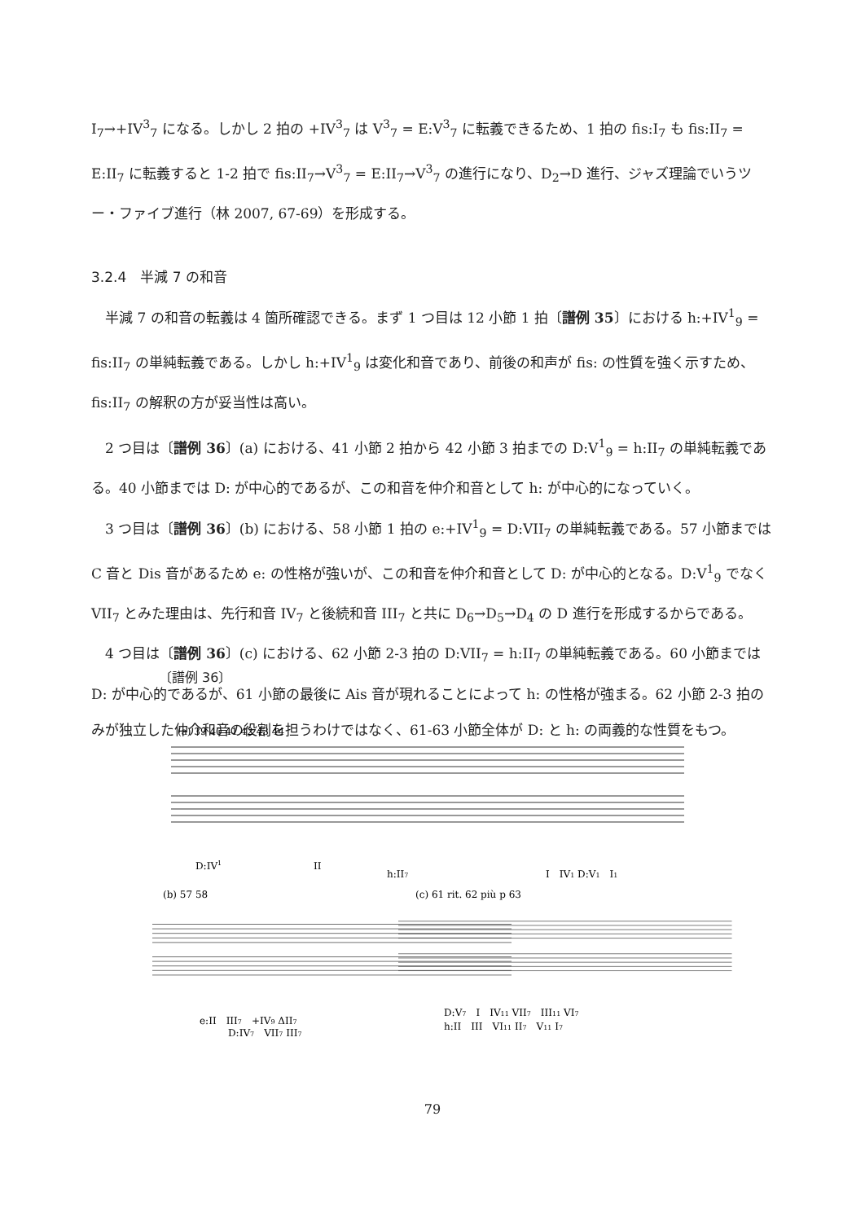I<sub>7</sub>→+IV<sup>3</sup><sub>7</sub> になる。しかし 2 拍の +IV<sup>3</sup><sub>7</sub> は V<sup>3</sup><sub>7</sub> = E:V<sup>3</sup><sub>7</sub> に転義できるため、1 拍の fis:I<sub>7</sub> も fis:II<sub>7</sub> = E:II<sub>7</sub> に転義すると 1-2 拍で fis:II<sub>7</sub>→V<sup>3</sup><sub>7</sub> = E:II<sub>7</sub>→V<sup>3</sup><sub>7</sub> の進行になり、D<sub>2</sub>→D 進行、ジャズ理論でいうツー・ファイブ進行（林 2007, 67-69）を形成する。
3.2.4　半減 7 の和音
半減 7 の和音の転義は 4 箇所確認できる。まず 1 つ目は 12 小節 1 拍〔譜例 35〕における h:+IV<sup>1</sup><sub>9</sub> = fis:II<sub>7</sub> の単純転義である。しかし h:+IV<sup>1</sup><sub>9</sub> は変化和音であり、前後の和声が fis: の性質を強く示すため、fis:II<sub>7</sub> の解釈の方が妥当性は高い。
2 つ目は〔譜例 36〕(a) における、41 小節 2 拍から 42 小節 3 拍までの D:V<sup>1</sup><sub>9</sub> = h:II<sub>7</sub> の単純転義である。40 小節までは D: が中心的であるが、この和音を仲介和音として h: が中心的になっていく。
3 つ目は〔譜例 36〕(b) における、58 小節 1 拍の e:+IV<sup>1</sup><sub>9</sub> = D:VII<sub>7</sub> の単純転義である。57 小節までは C 音と Dis 音があるため e: の性格が強いが、この和音を仲介和音として D: が中心的となる。D:V<sup>1</sup><sub>9</sub> でなく VII<sub>7</sub> とみた理由は、先行和音 IV<sub>7</sub> と後続和音 III<sub>7</sub> と共に D<sub>6</sub>→D<sub>5</sub>→D<sub>4</sub> の D 進行を形成するからである。
4 つ目は〔譜例 36〕(c) における、62 小節 2-3 拍の D:VII<sub>7</sub> = h:II<sub>7</sub> の単純転義である。60 小節までは D: が中心的であるが、61 小節の最後に Ais 音が現れることによって h: の性格が強まる。62 小節 2-3 拍のみが独立した仲介和音の役割を担うわけではなく、61-63 小節全体が D: と h: の両義的な性質をもつ。
〔譜例 36〕
(a) 39 40 41 42 43 44
D:IV1
II
h:II7
I　IV1 D:V1　I1
(b) 57 58
(c) 61 rit. 62 più p 63
e:II　III7　+IV9 ΔII7
D:IV7　VII7 III7
D:V7　I　IV11 VII7　III11 VI7
h:II　III　VI11 II7　V11 I7
79